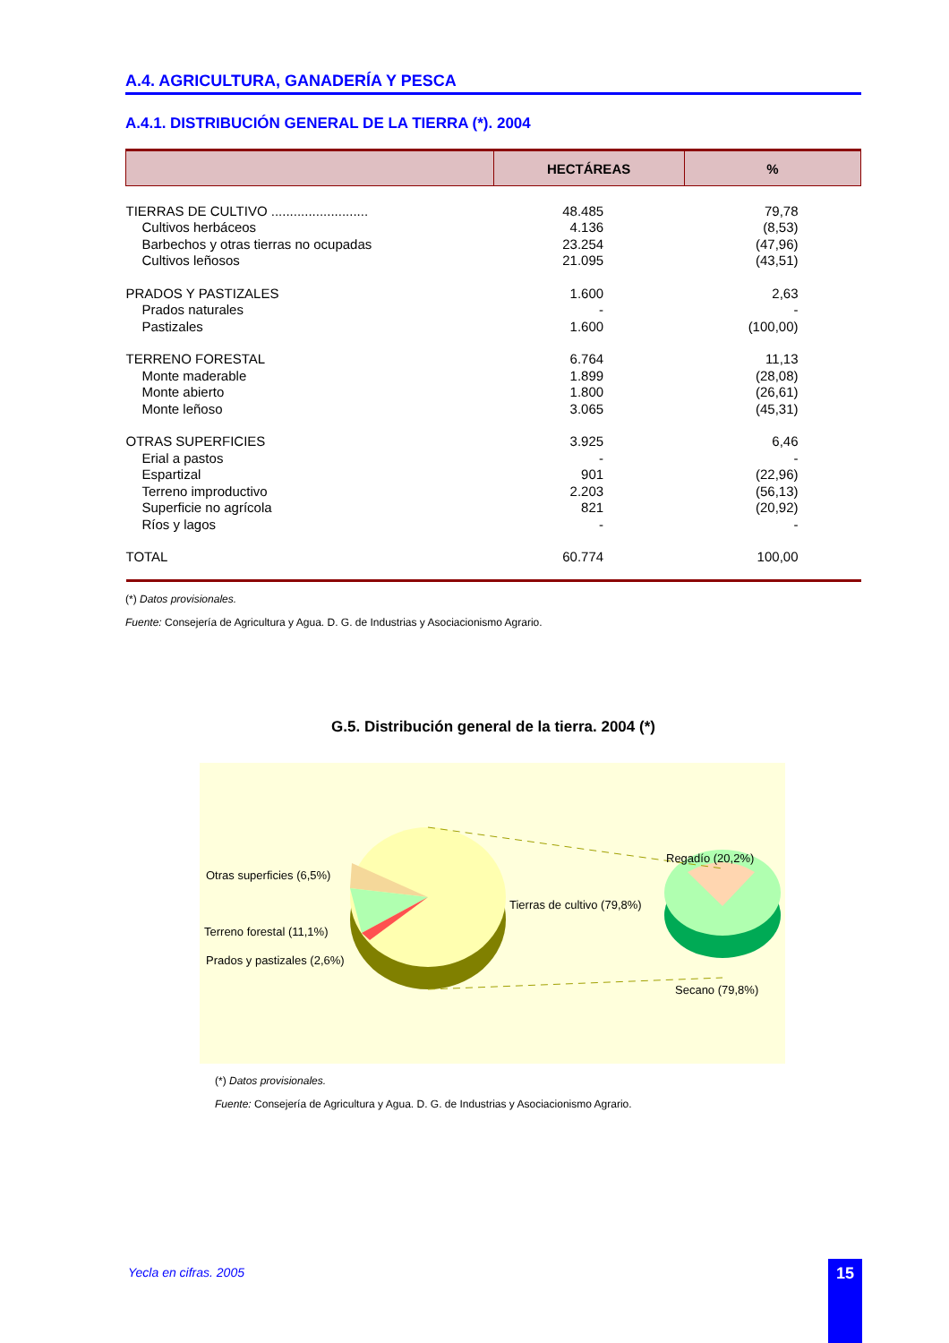A.4. AGRICULTURA, GANADERÍA Y PESCA
A.4.1. DISTRIBUCIÓN GENERAL DE LA TIERRA (*). 2004
| | HECTÁREAS | % |
| --- | --- | --- |
| TIERRAS DE CULTIVO .......................... | 48.485 | 79,78 |
| Cultivos herbáceos | 4.136 | (8,53) |
| Barbechos y otras tierras no ocupadas | 23.254 | (47,96) |
| Cultivos leñosos | 21.095 | (43,51) |
| PRADOS Y PASTIZALES | 1.600 | 2,63 |
| Prados naturales | - | - |
| Pastizales | 1.600 | (100,00) |
| TERRENO FORESTAL | 6.764 | 11,13 |
| Monte maderable | 1.899 | (28,08) |
| Monte abierto | 1.800 | (26,61) |
| Monte leñoso | 3.065 | (45,31) |
| OTRAS SUPERFICIES | 3.925 | 6,46 |
| Erial a pastos | - | - |
| Espartizal | 901 | (22,96) |
| Terreno improductivo | 2.203 | (56,13) |
| Superficie no agrícola | 821 | (20,92) |
| Ríos y lagos | - | - |
| TOTAL | 60.774 | 100,00 |
(*) Datos provisionales.
Fuente: Consejería de Agricultura y Agua. D. G. de Industrias y Asociacionismo Agrario.
G.5. Distribución general de la tierra. 2004 (*)
Otras superficies (6,5%)
Terreno forestal (11,1%)
Prados y pastizales (2,6%)
Tierras de cultivo (79,8%)
Regadío (20,2%)
Secano (79,8%)
(*) Datos provisionales.
Fuente: Consejería de Agricultura y Agua. D. G. de Industrias y Asociacionismo Agrario.
Yecla en cifras. 2005 15